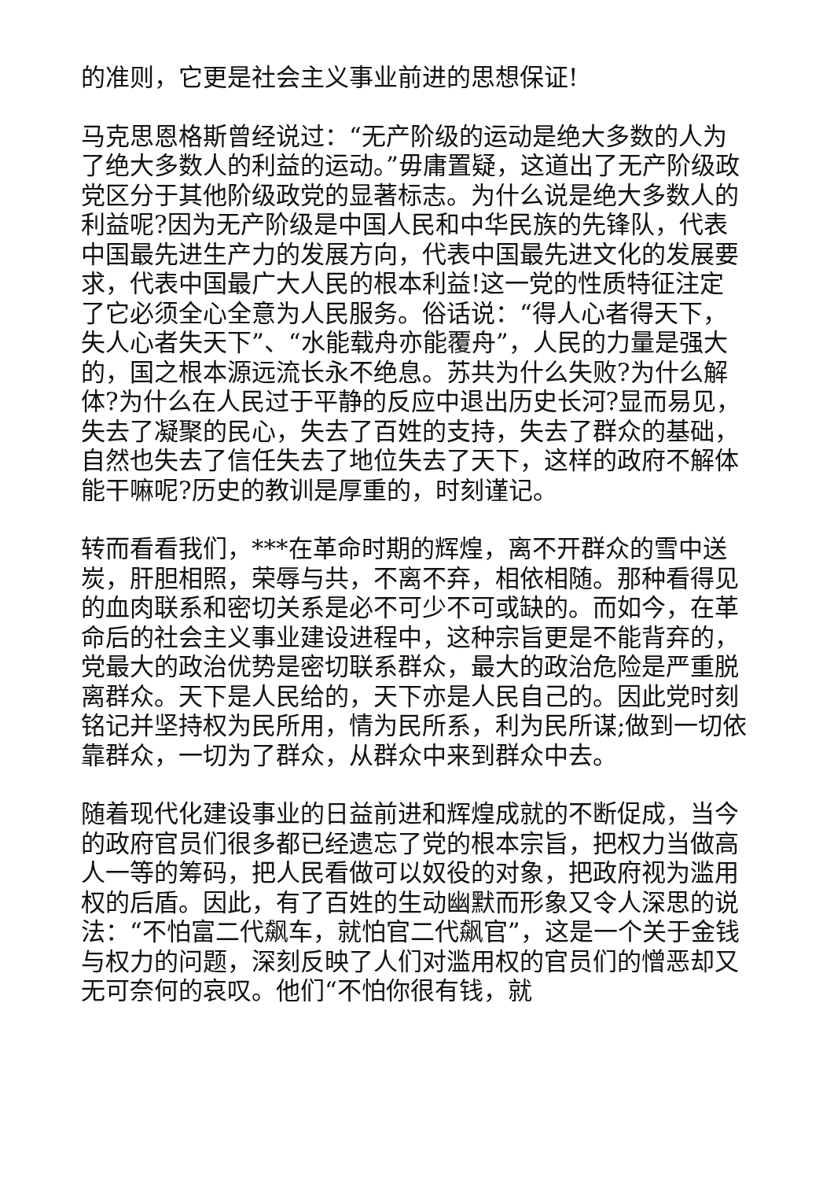的准则，它更是社会主义事业前进的思想保证!
马克思恩格斯曾经说过：“无产阶级的运动是绝大多数的人为了绝大多数人的利益的运动。”毋庸置疑，这道出了无产阶级政党区分于其他阶级政党的显著标志。为什么说是绝大多数人的利益呢?因为无产阶级是中国人民和中华民族的先锋队，代表中国最先进生产力的发展方向，代表中国最先进文化的发展要求，代表中国最广大人民的根本利益!这一党的性质特征注定了它必须全心全意为人民服务。俗话说：“得人心者得天下，失人心者失天下”、“水能载舟亦能覆舟”，人民的力量是强大的，国之根本源远流长永不绝息。苏共为什么失败?为什么解体?为什么在人民过于平静的反应中退出历史长河?显而易见，失去了凝聚的民心，失去了百姓的支持，失去了群众的基础，自然也失去了信任失去了地位失去了天下，这样的政府不解体能干嘛呢?历史的教训是厚重的，时刻谨记。
转而看看我们，***在革命时期的辉煌，离不开群众的雪中送炭，肝胆相照，荣辱与共，不离不弃，相依相随。那种看得见的血肉联系和密切关系是必不可少不可或缺的。而如今，在革命后的社会主义事业建设进程中，这种宗旨更是不能背弃的，党最大的政治优势是密切联系群众，最大的政治危险是严重脱离群众。天下是人民给的，天下亦是人民自己的。因此党时刻铭记并坚持权为民所用，情为民所系，利为民所谋;做到一切依靠群众，一切为了群众，从群众中来到群众中去。
随着现代化建设事业的日益前进和辉煌成就的不断促成，当今的政府官员们很多都已经遗忘了党的根本宗旨，把权力当做高人一等的筹码，把人民看做可以奴役的对象，把政府视为滥用权的后盾。因此，有了百姓的生动幽默而形象又令人深思的说法：“不怕富二代飙车，就怕官二代飙官”，这是一个关于金钱与权力的问题，深刻反映了人们对滥用权的官员们的憎恶却又无可奈何的哀叹。他们“不怕你很有钱，就